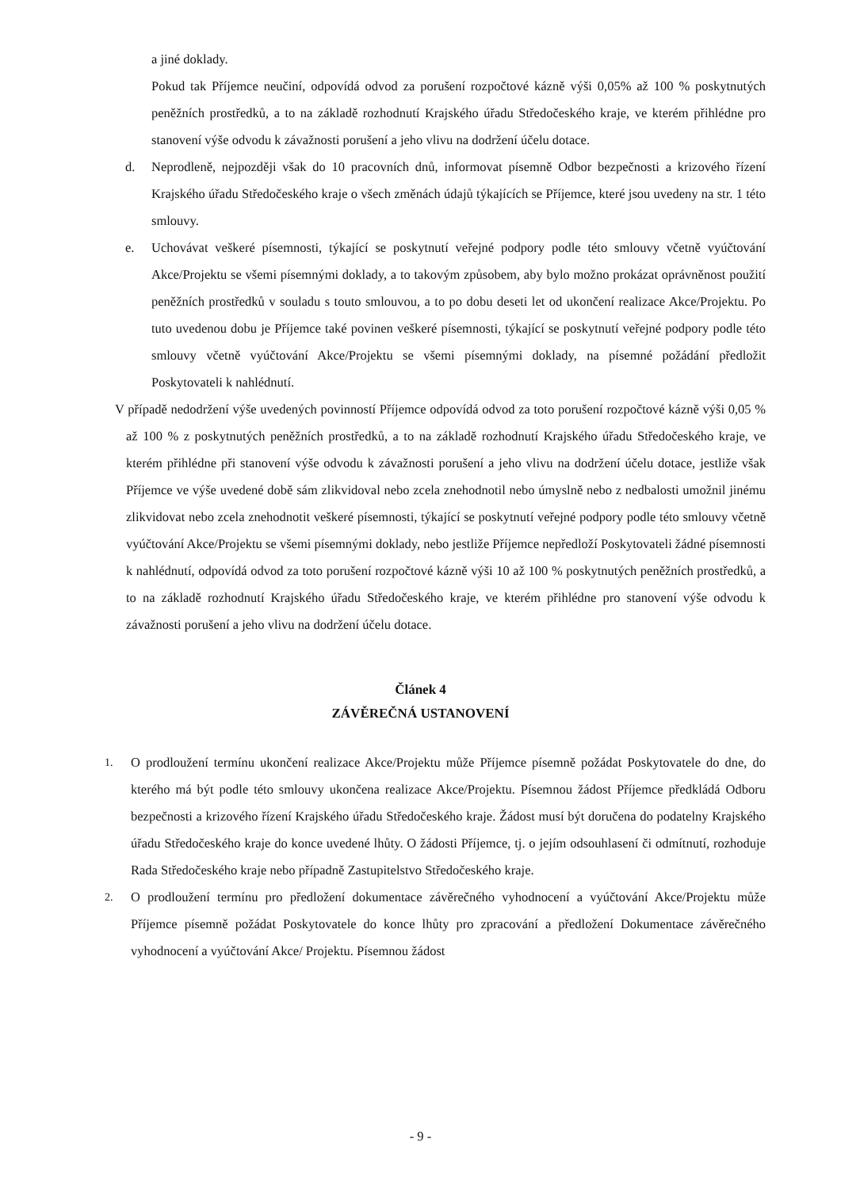a jiné doklady.
Pokud tak Příjemce neučiní, odpovídá odvod za porušení rozpočtové kázně výši 0,05% až 100 % poskytnutých peněžních prostředků, a to na základě rozhodnutí Krajského úřadu Středočeského kraje, ve kterém přihlédne pro stanovení výše odvodu k závažnosti porušení a jeho vlivu na dodržení účelu dotace.
d. Neprodleně, nejpozději však do 10 pracovních dnů, informovat písemně Odbor bezpečnosti a krizového řízení Krajského úřadu Středočeského kraje o všech změnách údajů týkajících se Příjemce, které jsou uvedeny na str. 1 této smlouvy.
e. Uchovávat veškeré písemnosti, týkající se poskytnutí veřejné podpory podle této smlouvy včetně vyúčtování Akce/Projektu se všemi písemnými doklady, a to takovým způsobem, aby bylo možno prokázat oprávněnost použití peněžních prostředků v souladu s touto smlouvou, a to po dobu deseti let od ukončení realizace Akce/Projektu. Po tuto uvedenou dobu je Příjemce také povinen veškeré písemnosti, týkající se poskytnutí veřejné podpory podle této smlouvy včetně vyúčtování Akce/Projektu se všemi písemnými doklady, na písemné požádání předložit Poskytovateli k nahlédnutí.
V případě nedodržení výše uvedených povinností Příjemce odpovídá odvod za toto porušení rozpočtové kázně výši 0,05 % až 100 % z poskytnutých peněžních prostředků, a to na základě rozhodnutí Krajského úřadu Středočeského kraje, ve kterém přihlédne při stanovení výše odvodu k závažnosti porušení a jeho vlivu na dodržení účelu dotace, jestliže však Příjemce ve výše uvedené době sám zlikvidoval nebo zcela znehodnotil nebo úmyslně nebo z nedbalosti umožnil jinému zlikvidovat nebo zcela znehodnotit veškeré písemnosti, týkající se poskytnutí veřejné podpory podle této smlouvy včetně vyúčtování Akce/Projektu se všemi písemnými doklady, nebo jestliže Příjemce nepředloží Poskytovateli žádné písemnosti k nahlédnutí, odpovídá odvod za toto porušení rozpočtové kázně výši 10 až 100 % poskytnutých peněžních prostředků, a to na základě rozhodnutí Krajského úřadu Středočeského kraje, ve kterém přihlédne pro stanovení výše odvodu k závažnosti porušení a jeho vlivu na dodržení účelu dotace.
Článek 4
ZÁVĚREČNÁ USTANOVENÍ
1. O prodloužení termínu ukončení realizace Akce/Projektu může Příjemce písemně požádat Poskytovatele do dne, do kterého má být podle této smlouvy ukončena realizace Akce/Projektu. Písemnou žádost Příjemce předkládá Odboru bezpečnosti a krizového řízení Krajského úřadu Středočeského kraje. Žádost musí být doručena do podatelny Krajského úřadu Středočeského kraje do konce uvedené lhůty. O žádosti Příjemce, tj. o jejím odsouhlasení či odmítnutí, rozhoduje Rada Středočeského kraje nebo případně Zastupitelstvo Středočeského kraje.
2. O prodloužení termínu pro předložení dokumentace závěrečného vyhodnocení a vyúčtování Akce/Projektu může Příjemce písemně požádat Poskytovatele do konce lhůty pro zpracování a předložení Dokumentace závěrečného vyhodnocení a vyúčtování Akce/ Projektu. Písemnou žádost
- 9 -